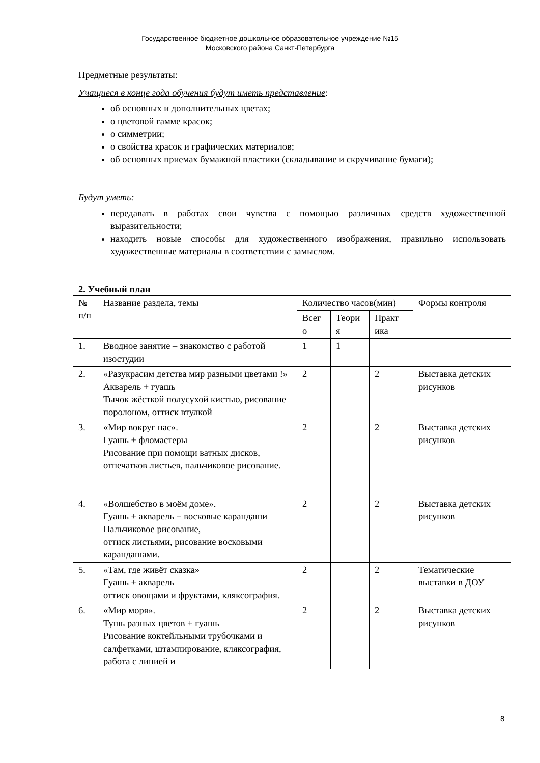Государственное бюджетное дошкольное образовательное учреждение №15
Московского района Санкт-Петербурга
Предметные результаты:
Учащиеся в конце года обучения будут иметь представление:
об основных и дополнительных цветах;
о цветовой гамме красок;
о симметрии;
о свойства красок и графических материалов;
об основных приемах бумажной пластики (складывание и скручивание бумаги);
Будут уметь:
передавать в работах свои чувства с помощью различных средств художественной выразительности;
находить новые способы для художественного изображения, правильно использовать художественные материалы в соответствии с замыслом.
2. Учебный план
| № п/п | Название раздела, темы | Количество часов(мин) | | | Формы контроля |
| | | Всег о | Теори я | Практ ика | |
| 1. | Вводное занятие – знакомство с работой изостудии | 1 | 1 | | |
| 2. | «Разукрасим детства мир разными цветами !» Акварель + гуашь Тычок жёсткой полусухой кистью, рисование поролоном, оттиск втулкой | 2 | | 2 | Выставка детских рисунков |
| 3. | «Мир вокруг нас». Гуашь + фломастеры Рисование при помощи ватных дисков, отпечатков листьев, пальчиковое рисование. | 2 | | 2 | Выставка детских рисунков |
| 4. | «Волшебство в моём доме». Гуашь + акварель + восковые карандаши Пальчиковое рисование, оттиск листьями, рисование восковыми карандашами. | 2 | | 2 | Выставка детских рисунков |
| 5. | «Там, где живёт сказка» Гуашь + акварель оттиск овощами и фруктами, кляксография. | 2 | | 2 | Тематические выставки в ДОУ |
| 6. | «Мир моря». Тушь разных цветов + гуашь Рисование коктейльными трубочками и салфетками, штампирование, кляксография, работа с линией и | 2 | | 2 | Выставка детских рисунков |
8